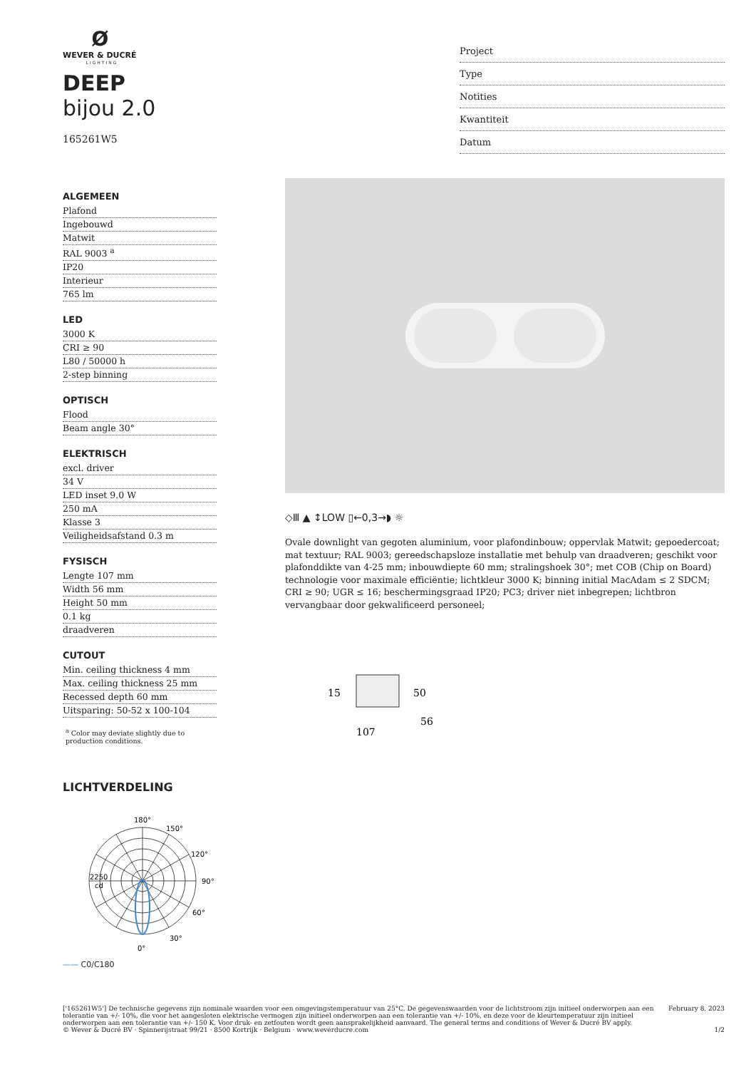Ø
WEVER & DUCRÉ
LIGHTING
DEEP
bijou 2.0
165261W5
Project
Type
Notities
Kwantiteit
Datum
ALGEMEEN
Plafond
Ingebouwd
Matwit
RAL 9003 <sup>a</sup>
IP20
Interieur
765 lm
LED
3000 K
CRI ≥ 90
L80 / 50000 h
2-step binning
OPTISCH
Flood
Beam angle 30°
ELEKTRISCH
excl. driver
34 V
LED inset 9.0 W
250 mA
Klasse 3
Veiligheidsafstand 0.3 m
FYSISCH
Lengte 107 mm
Width 56 mm
Height 50 mm
0.1 kg
draadveren
CUTOUT
Min. ceiling thickness 4 mm
Max. ceiling thickness 25 mm
Recessed depth 60 mm
Uitsparing: 50-52 x 100-104
<sup>a</sup> Color may deviate slightly due to production conditions.
LICHTVERDELING
180°
150°
120°
90°
2250
cd
60°
30°
0°
—— C0/C180
◇Ⅲ ▲ ↕LOW ▯←0,3→◗ ☼
Ovale downlight van gegoten aluminium, voor plafondinbouw; oppervlak Matwit; gepoedercoat; mat textuur; RAL 9003; gereedschapsloze installatie met behulp van draadveren; geschikt voor plafonddikte van 4-25 mm; inbouwdiepte 60 mm; stralingshoek 30°; met COB (Chip on Board) technologie voor maximale efficiëntie; lichtkleur 3000 K; binning initial MacAdam ≤ 2 SDCM; CRI ≥ 90; UGR ≤ 16; beschermingsgraad IP20; PC3; driver niet inbegrepen; lichtbron vervangbaar door gekwalificeerd personeel;
15
50
56
107
['165261W5'] De technische gegevens zijn nominale waarden voor een omgevingstemperatuur van 25°C. De gegevenswaarden voor de lichtstroom zijn initieel onderworpen aan een tolerantie van +/- 10%, die voor het aangesloten elektrische vermogen zijn initieel onderworpen aan een tolerantie van +/- 10%, en deze voor de kleurtemperatuur zijn initieel onderworpen aan een tolerantie van +/- 150 K. Voor druk- en zetfouten wordt geen aansprakelijkheid aanvaard. The general terms and conditions of Wever & Ducré BV apply.
© Wever & Ducré BV · Spinnerijstraat 99/21 · 8500 Kortrijk · Belgium · www.weverducre.com
February 8, 2023
1/2